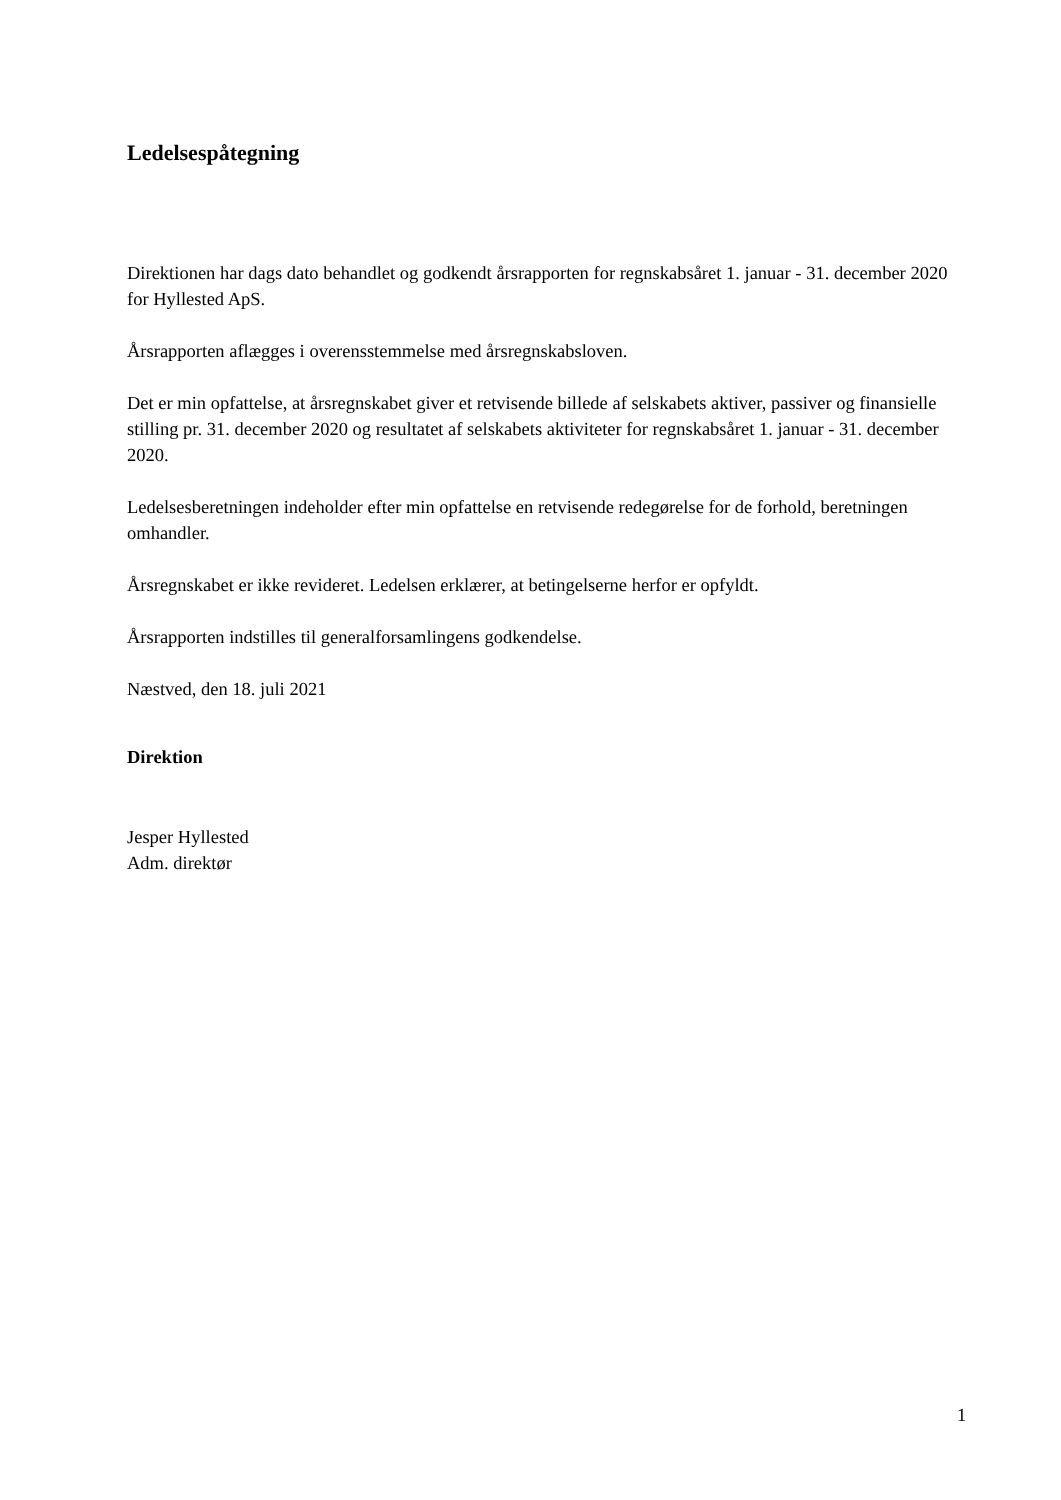Ledelsespåtegning
Direktionen har dags dato behandlet og godkendt årsrapporten for regnskabsåret 1. januar - 31. december 2020 for Hyllested ApS.
Årsrapporten aflægges i overensstemmelse med årsregnskabsloven.
Det er min opfattelse, at årsregnskabet giver et retvisende billede af selskabets aktiver, passiver og finansielle stilling pr. 31. december 2020 og resultatet af selskabets aktiviteter for regnskabsåret 1. januar - 31. december 2020.
Ledelsesberetningen indeholder efter min opfattelse en retvisende redegørelse for de forhold, beretningen omhandler.
Årsregnskabet er ikke revideret. Ledelsen erklærer, at betingelserne herfor er opfyldt.
Årsrapporten indstilles til generalforsamlingens godkendelse.
Næstved, den 18. juli 2021
Direktion
Jesper Hyllested
Adm. direktør
1